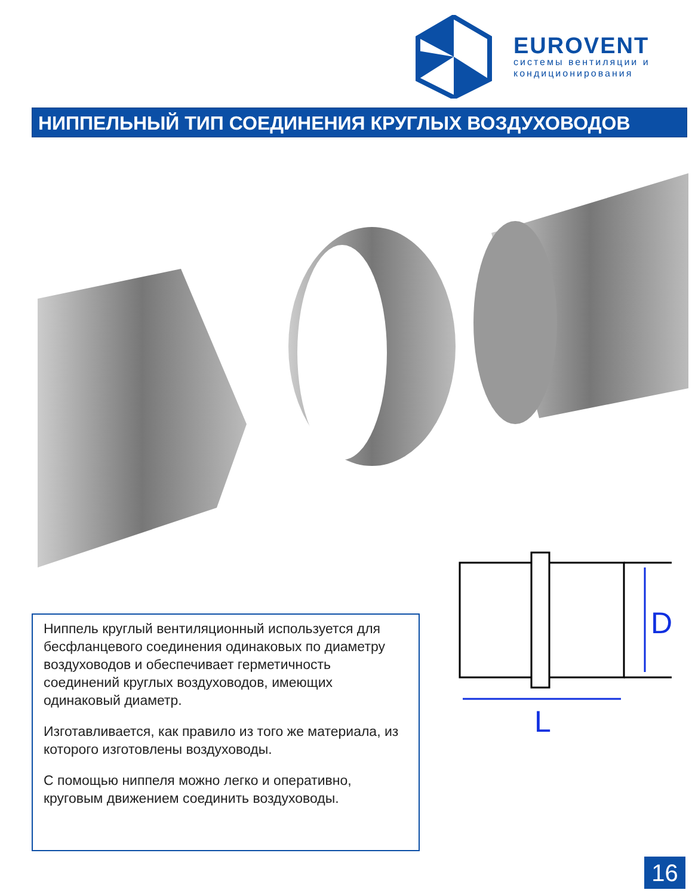EUROVENT
системы вентиляции и
кондиционирования
НИППЕЛЬНЫЙ ТИП СОЕДИНЕНИЯ КРУГЛЫХ ВОЗДУХОВОДОВ
Ниппель круглый вентиляционный используется для бесфланцевого соединения одинаковых по диаметру воздуховодов и обеспечивает герметичность соединений круглых воздуховодов, имеющих одинаковый диаметр.
Изготавливается, как правило из того же материала, из которого изготовлены воздуховоды.
С помощью ниппеля можно легко и оперативно, круговым движением соединить воздуховоды.
D
L
16